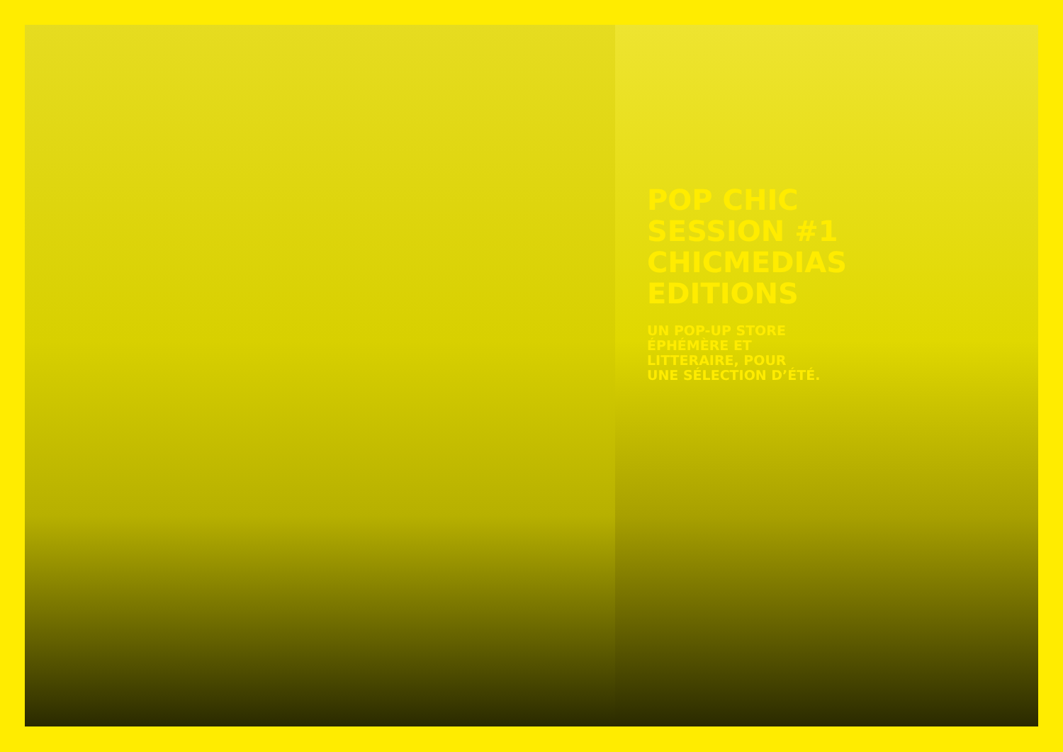POP CHIC
SESSION #1
CHICMEDIAS
EDITIONS
UN POP-UP STORE
ÉPHÉMÈRE ET
LITTERAIRE, POUR
UNE SÉLECTION D’ÉTÉ.